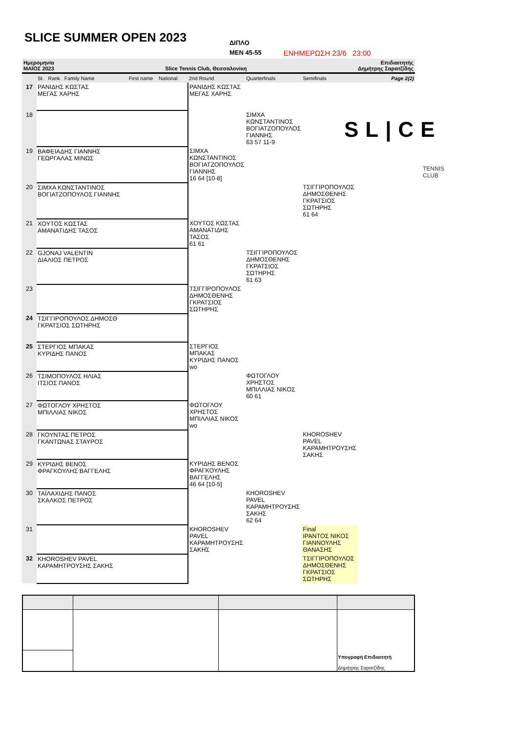SLICE SUMMER OPEN 2023
ΔΙΠΛΟ
MEN 45-55
ΕΝΗΜΕΡΩΣΗ 23/6 23:00
Ημερομηνία
ΜΑΪΟΣ 2023
Slice Tennis Club, Θεσσαλονίκη Επιδιαιτητής
Δημήτρης Σαρατζίδης
SL|CE
TENNIS
CLUB
| | St. Rank Family Name First name National | 2nd Round | Quarterfinals | Semifinals | Page 2(2) |
| --- | --- | --- | --- | --- | --- |
| 17 | ΡΑΝΙΔΗΣ ΚΩΣΤΑΣ ΜΕΓΑΣ ΧΑΡΗΣ | ΡΑΝΙΔΗΣ ΚΩΣΤΑΣ ΜΕΓΑΣ ΧΑΡΗΣ | | | |
| 18 | | | ΣΙΜΧΑ ΚΩΝΣΤΑΝΤΙΝΟΣ ΒΟΓΙΑΤΖΟΠΟΥΛΟΣ ΓΙΑΝΝΗΣ 63 57 11-9 | | |
| 19 | ΒΑΦΕΙΑΔΗΣ ΓΙΑΝΝΗΣ ΓΕΩΡΓΑΛΑΣ ΜΙΝΩΣ | ΣΙΜΧΑ ΚΩΝΣΤΑΝΤΙΝΟΣ ΒΟΓΙΑΤΖΟΠΟΥΛΟΣ ΓΙΑΝΝΗΣ 16 64 [10-8] | | | |
| 20 | ΣΙΜΧΑ ΚΩΝΣΤΑΝΤΙΝΟΣ ΒΟΓΙΑΤΖΟΠΟΥΛΟΣ ΓΙΑΝΝΗΣ | | | ΤΣΙΓΓΙΡΟΠΟΥΛΟΣ ΔΗΜΟΣΘΕΝΗΣ ΓΚΡΑΤΣΙΟΣ ΣΩΤΗΡΗΣ 61 64 | |
| 21 | ΧΟΥΤΟΣ ΚΩΣΤΑΣ ΑΜΑΝΑΤΙΔΗΣ ΤΑΣΟΣ | ΧΟΥΤΟΣ ΚΩΣΤΑΣ ΑΜΑΝΑΤΙΔΗΣ ΤΑΣΟΣ 61 61 | | | |
| 22 | GJONAJ VALENTIN ΔΙΑΛΙΟΣ ΠΕΤΡΟΣ | | ΤΣΙΓΓΙΡΟΠΟΥΛΟΣ ΔΗΜΟΣΘΕΝΗΣ ΓΚΡΑΤΣΙΟΣ ΣΩΤΗΡΗΣ 61 63 | | |
| 23 | | ΤΣΙΓΓΙΡΟΠΟΥΛΟΣ ΔΗΜΟΣΘΕΝΗΣ ΓΚΡΑΤΣΙΟΣ ΣΩΤΗΡΗΣ | | | |
| 24 | ΤΣΙΓΓΙΡΟΠΟΥΛΟΣ ΔΗΜΟΣΘ ΓΚΡΑΤΣΙΟΣ ΣΩΤΗΡΗΣ | | | | |
| 25 | ΣΤΕΡΓΙΟΣ ΜΠΑΚΑΣ ΚΥΡΙΔΗΣ ΠΑΝΟΣ | ΣΤΕΡΓΙΟΣ ΜΠΑΚΑΣ ΚΥΡΙΔΗΣ ΠΑΝΟΣ wo | | | |
| 26 | ΤΣΙΜΟΠΟΥΛΟΣ ΗΛΙΑΣ ΙΤΣΙΟΣ ΠΑΝΟΣ | | ΦΩΤΟΓΛΟΥ ΧΡΗΣΤΟΣ ΜΠΙΛΛΙΑΣ ΝΙΚΟΣ 60 61 | | |
| 27 | ΦΩΤΟΓΛΟΥ ΧΡΗΣΤΟΣ ΜΠΙΛΛΙΑΣ ΝΙΚΟΣ | ΦΩΤΟΓΛΟΥ ΧΡΗΣΤΟΣ ΜΠΙΛΛΙΑΣ ΝΙΚΟΣ wo | | | |
| 28 | ΓΚΟΥΝΤΑΣ ΠΕΤΡΟΣ ΓΚΑΝΤΩΝΑΣ ΣΤΑΥΡΟΣ | | | KHOROSHEV PAVEL ΚΑΡΑΜΗΤΡΟΥΣΗΣ ΣΑΚΗΣ | |
| 29 | ΚΥΡΙΔΗΣ ΒΕΝΟΣ ΦΡΑΓΚΟΥΛΗΣ ΒΑΓΓΕΛΗΣ | ΚΥΡΙΔΗΣ ΒΕΝΟΣ ΦΡΑΓΚΟΥΛΗΣ ΒΑΓΓΕΛΗΣ 46 64 [10-5] | | | |
| 30 | ΤΑΪΛΑΧΙΔΗΣ ΠΑΝΟΣ ΣΚΑΛΚΟΣ ΠΕΤΡΟΣ | | KHOROSHEV PAVEL ΚΑΡΑΜΗΤΡΟΥΣΗΣ ΣΑΚΗΣ 62 64 | | |
| 31 | | KHOROSHEV PAVEL ΚΑΡΑΜΗΤΡΟΥΣΗΣ ΣΑΚΗΣ | | Final ΙΡΑΝΤΟΣ ΝΙΚΟΣ ΓΙΑΝΝΟΥΛΗΣ ΘΑΝΑΣΗΣ | |
| 32 | KHOROSHEV PAVEL ΚΑΡΑΜΗΤΡΟΥΣΗΣ ΣΑΚΗΣ | | | ΤΣΙΓΓΙΡΟΠΟΥΛΟΣ ΔΗΜΟΣΘΕΝΗΣ ΓΚΡΑΤΣΙΟΣ ΣΩΤΗΡΗΣ | |
| | | | Υπογραφή Επιδιαιτητή Δημήτρης Σαρατζίδης |